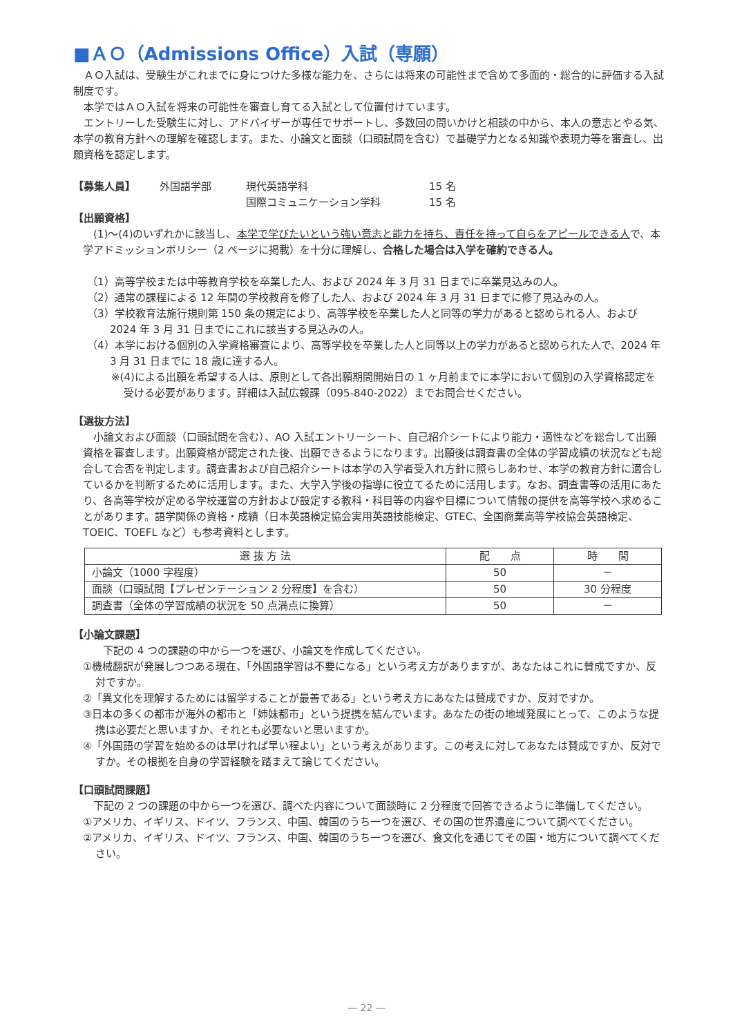■ＡＯ（Admissions Office）入試（専願）
ＡＯ入試は、受験生がこれまでに身につけた多様な能力を、さらには将来の可能性まで含めて多面的・総合的に評価する入試制度です。
本学ではＡＯ入試を将来の可能性を審査し育てる入試として位置付けています。
エントリーした受験生に対し、アドバイザーが専任でサポートし、多数回の問いかけと相談の中から、本人の意志とやる気、本学の教育方針への理解を確認します。また、小論文と面談（口頭試問を含む）で基礎学力となる知識や表現力等を審査し、出願資格を認定します。
【募集人員】 外国語学部 現代英語学科
国際コミュニケーション学科 15 名
15 名
【出願資格】
(1)～(4)のいずれかに該当し、本学で学びたいという強い意志と能力を持ち、責任を持って自らをアピールできる人で、本学アドミッションポリシー（2 ページに掲載）を十分に理解し、合格した場合は入学を確約できる人。
（1）高等学校または中等教育学校を卒業した人、および 2024 年 3 月 31 日までに卒業見込みの人。
（2）通常の課程による 12 年間の学校教育を修了した人、および 2024 年 3 月 31 日までに修了見込みの人。
（3）学校教育法施行規則第 150 条の規定により、高等学校を卒業した人と同等の学力があると認められる人、および 2024 年 3 月 31 日までにこれに該当する見込みの人。
（4）本学における個別の入学資格審査により、高等学校を卒業した人と同等以上の学力があると認められた人で、2024 年 3 月 31 日までに 18 歳に達する人。
※(4)による出願を希望する人は、原則として各出願期間開始日の 1 ヶ月前までに本学において個別の入学資格認定を受ける必要があります。詳細は入試広報課（095-840-2022）までお問合せください。
【選抜方法】
小論文および面談（口頭試問を含む）、AO 入試エントリーシート、自己紹介シートにより能力・適性などを総合して出願資格を審査します。出願資格が認定された後、出願できるようになります。出願後は調査書の全体の学習成績の状況なども総合して合否を判定します。調査書および自己紹介シートは本学の入学者受入れ方針に照らしあわせ、本学の教育方針に適合しているかを判断するために活用します。また、大学入学後の指導に役立てるために活用します。なお、調査書等の活用にあたり、各高等学校が定める学校運営の方針および設定する教科・科目等の内容や目標について情報の提供を高等学校へ求めることがあります。語学関係の資格・成績（日本英語検定協会実用英語技能検定、GTEC、全国商業高等学校協会英語検定、TOEIC、TOEFL など）も参考資料とします。
| 選 抜 方 法 | 配 点 | 時 間 |
| --- | --- | --- |
| 小論文（1000 字程度） | 50 | － |
| 面談（口頭試問【プレゼンテーション 2 分程度】を含む） | 50 | 30 分程度 |
| 調査書（全体の学習成績の状況を 50 点満点に換算） | 50 | － |
【小論文課題】
下記の 4 つの課題の中から一つを選び、小論文を作成してください。
①機械翻訳が発展しつつある現在、「外国語学習は不要になる」という考え方がありますが、あなたはこれに賛成ですか、反対ですか。
②「異文化を理解するためには留学することが最善である」という考え方にあなたは賛成ですか、反対ですか。
③日本の多くの都市が海外の都市と「姉妹都市」という提携を結んでいます。あなたの街の地域発展にとって、このような提携は必要だと思いますか、それとも必要ないと思いますか。
④「外国語の学習を始めるのは早ければ早い程よい」という考えがあります。この考えに対してあなたは賛成ですか、反対ですか。その根拠を自身の学習経験を踏まえて論じてください。
【口頭試問課題】
下記の 2 つの課題の中から一つを選び、調べた内容について面談時に 2 分程度で回答できるように準備してください。
①アメリカ、イギリス、ドイツ、フランス、中国、韓国のうち一つを選び、その国の世界遺産について調べてください。
②アメリカ、イギリス、ドイツ、フランス、中国、韓国のうち一つを選び、食文化を通じてその国・地方について調べてください。
― 22 ―